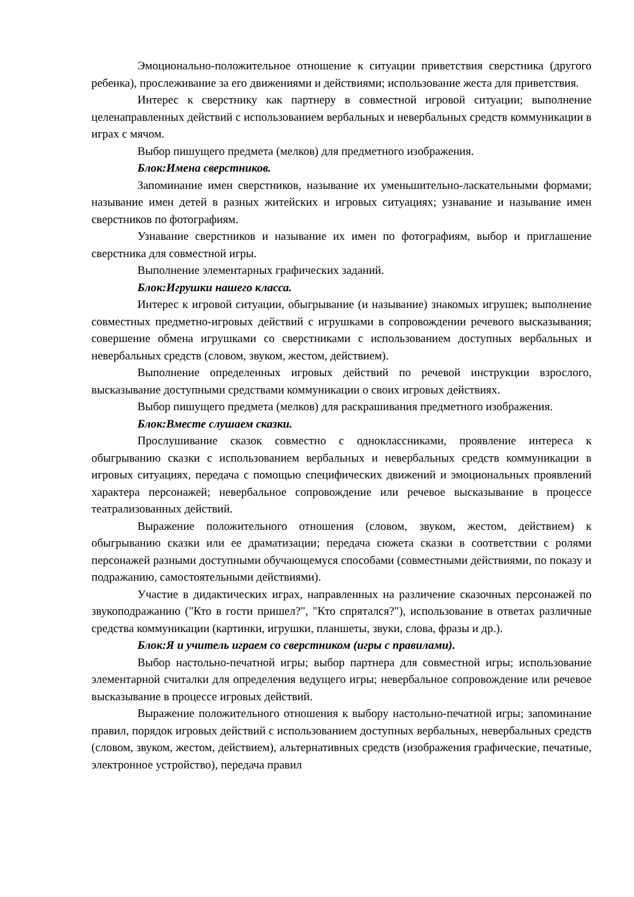Эмоционально-положительное отношение к ситуации приветствия сверстника (другого ребенка), прослеживание за его движениями и действиями; использование жеста для приветствия.
Интерес к сверстнику как партнеру в совместной игровой ситуации; выполнение целенаправленных действий с использованием вербальных и невербальных средств коммуникации в играх с мячом.
Выбор пишущего предмета (мелков) для предметного изображения.
Блок:Имена сверстников.
Запоминание имен сверстников, называние их уменьшительно-ласкательными формами; называние имен детей в разных житейских и игровых ситуациях; узнавание и называние имен сверстников по фотографиям.
Узнавание сверстников и называние их имен по фотографиям, выбор и приглашение сверстника для совместной игры.
Выполнение элементарных графических заданий.
Блок:Игрушки нашего класса.
Интерес к игровой ситуации, обыгрывание (и называние) знакомых игрушек; выполнение совместных предметно-игровых действий с игрушками в сопровождении речевого высказывания; совершение обмена игрушками со сверстниками с использованием доступных вербальных и невербальных средств (словом, звуком, жестом, действием).
Выполнение определенных игровых действий по речевой инструкции взрослого, высказывание доступными средствами коммуникации о своих игровых действиях.
Выбор пишущего предмета (мелков) для раскрашивания предметного изображения.
Блок:Вместе слушаем сказки.
Прослушивание сказок совместно с одноклассниками, проявление интереса к обыгрыванию сказки с использованием вербальных и невербальных средств коммуникации в игровых ситуациях, передача с помощью специфических движений и эмоциональных проявлений характера персонажей; невербальное сопровождение или речевое высказывание в процессе театрализованных действий.
Выражение положительного отношения (словом, звуком, жестом, действием) к обыгрыванию сказки или ее драматизации; передача сюжета сказки в соответствии с ролями персонажей разными доступными обучающемуся способами (совместными действиями, по показу и подражанию, самостоятельными действиями).
Участие в дидактических играх, направленных на различение сказочных персонажей по звукоподражанию ("Кто в гости пришел?", "Кто спрятался?"), использование в ответах различные средства коммуникации (картинки, игрушки, планшеты, звуки, слова, фразы и др.).
Блок:Я и учитель играем со сверстником (игры с правилами).
Выбор настольно-печатной игры; выбор партнера для совместной игры; использование элементарной считалки для определения ведущего игры; невербальное сопровождение или речевое высказывание в процессе игровых действий.
Выражение положительного отношения к выбору настольно-печатной игры; запоминание правил, порядок игровых действий с использованием доступных вербальных, невербальных средств (словом, звуком, жестом, действием), альтернативных средств (изображения графические, печатные, электронное устройство), передача правил